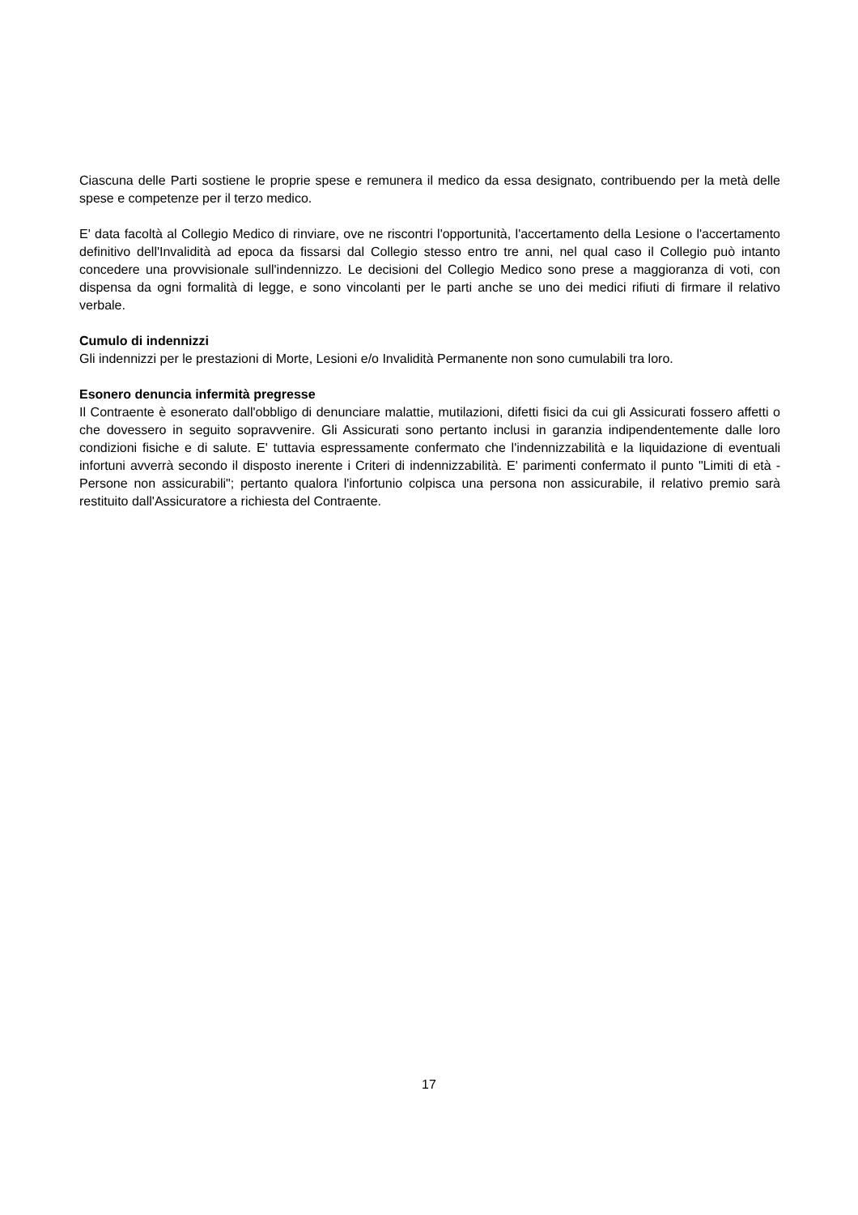Ciascuna delle Parti sostiene le proprie spese e remunera il medico da essa designato, contribuendo per la metà delle spese e competenze per il terzo medico.
E' data facoltà al Collegio Medico di rinviare, ove ne riscontri l'opportunità, l'accertamento della Lesione o l'accertamento definitivo dell'Invalidità ad epoca da fissarsi dal Collegio stesso entro tre anni, nel qual caso il Collegio può intanto concedere una provvisionale sull'indennizzo. Le decisioni del Collegio Medico sono prese a maggioranza di voti, con dispensa da ogni formalità di legge, e sono vincolanti per le parti anche se uno dei medici rifiuti di firmare il relativo verbale.
Cumulo di indennizzi
Gli indennizzi per le prestazioni di Morte, Lesioni e/o Invalidità Permanente non sono cumulabili tra loro.
Esonero denuncia infermità pregresse
Il Contraente è esonerato dall'obbligo di denunciare malattie, mutilazioni, difetti fisici da cui gli Assicurati fossero affetti o che dovessero in seguito sopravvenire. Gli Assicurati sono pertanto inclusi in garanzia indipendentemente dalle loro condizioni fisiche e di salute. E' tuttavia espressamente confermato che l'indennizzabilità e la liquidazione di eventuali infortuni avverrà secondo il disposto inerente i Criteri di indennizzabilità. E' parimenti confermato il punto "Limiti di età - Persone non assicurabili"; pertanto qualora l'infortunio colpisca una persona non assicurabile, il relativo premio sarà restituito dall'Assicuratore a richiesta del Contraente.
17